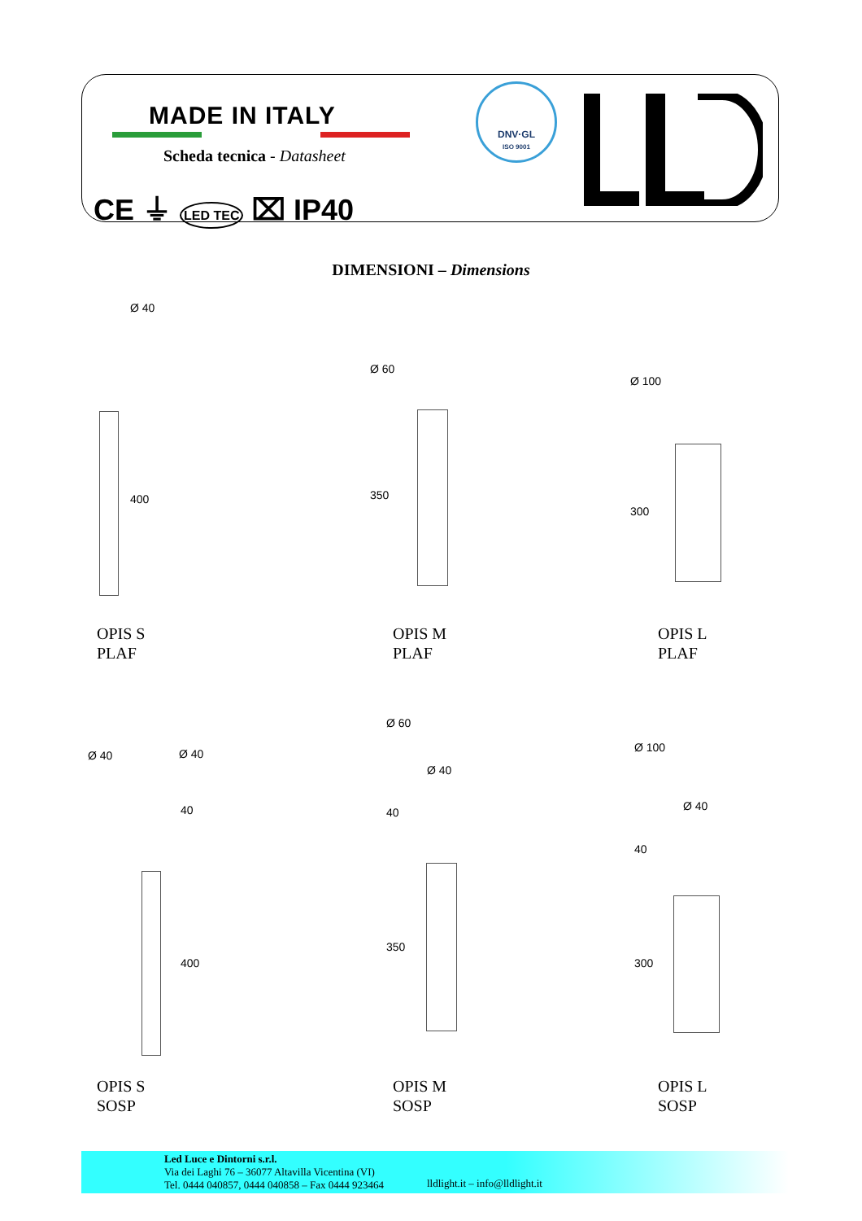MADE IN ITALY
Scheda tecnica - Datasheet
CE ⏚ LED TEC ⌧ IP40
DNV·GL
ISO 9001
DIMENSIONI – Dimensions
400
Ø 40
350
Ø 60
300
Ø 100
OPIS S
PLAF
OPIS M
PLAF
OPIS L
PLAF
400
Ø 40
Ø 40
40
350
Ø 60
Ø 40
40
300
Ø 100
Ø 40
40
OPIS S
SOSP
OPIS M
SOSP
OPIS L
SOSP
Led Luce e Dintorni s.r.l.
Via dei Laghi 76 – 36077 Altavilla Vicentina (VI)
Tel. 0444 040857, 0444 040858 – Fax 0444 923464
lldlight.it – info@lldlight.it